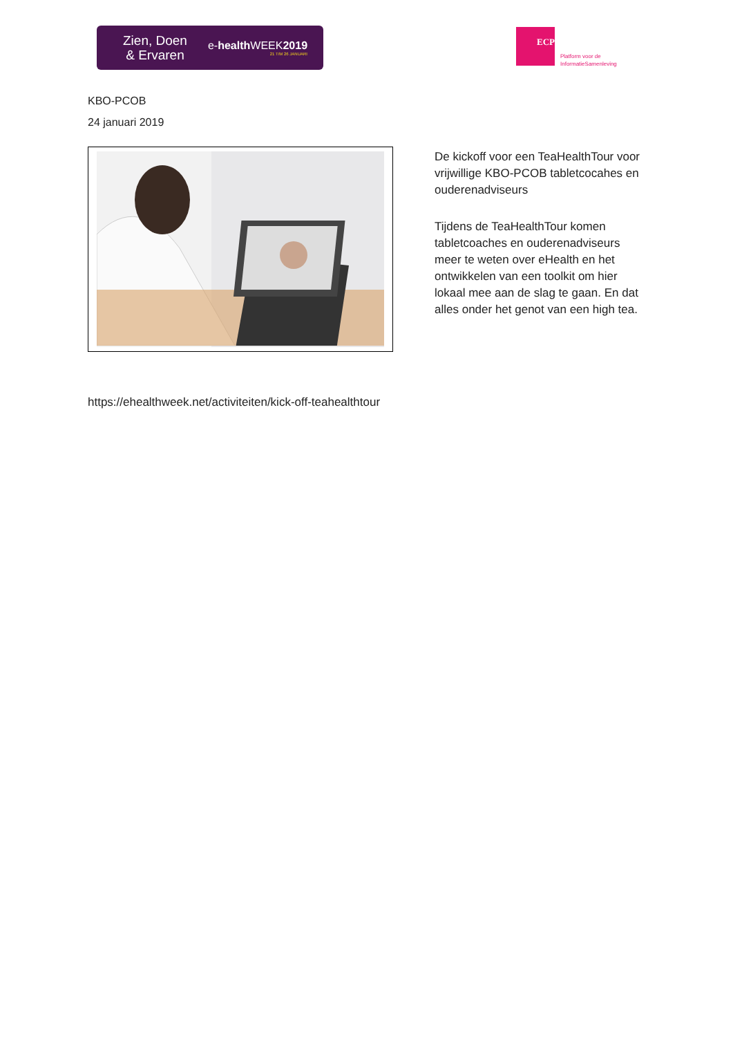Zien, Doen
& Ervaren
e-health WEEK2019
21 T/M 26 JANUARI
ECP
Platform voor de
InformatieSamenleving
KBO-PCOB
24 januari 2019
De kickoff voor een TeaHealthTour voor vrijwillige KBO-PCOB tabletcocahes en ouderenadviseurs
Tijdens de TeaHealthTour komen tabletcoaches en ouderenadviseurs meer te weten over eHealth en het ontwikkelen van een toolkit om hier lokaal mee aan de slag te gaan. En dat alles onder het genot van een high tea.
https://ehealthweek.net/activiteiten/kick-off-teahealthtour